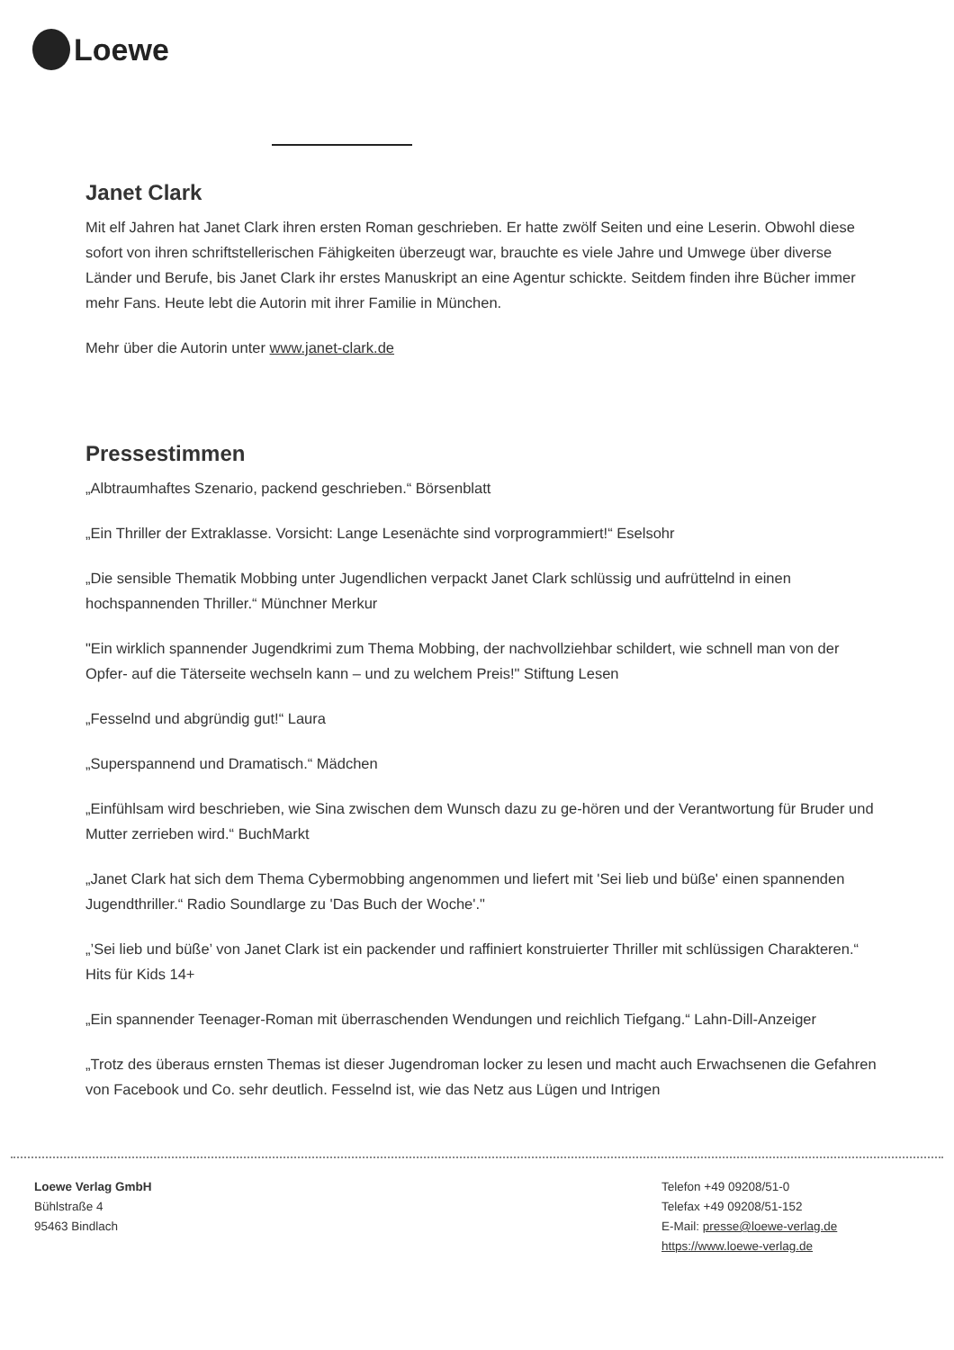Loewe
Janet Clark
Mit elf Jahren hat Janet Clark ihren ersten Roman geschrieben. Er hatte zwölf Seiten und eine Leserin. Obwohl diese sofort von ihren schriftstellerischen Fähigkeiten überzeugt war, brauchte es viele Jahre und Umwege über diverse Länder und Berufe, bis Janet Clark ihr erstes Manuskript an eine Agentur schickte. Seitdem finden ihre Bücher immer mehr Fans. Heute lebt die Autorin mit ihrer Familie in München.
Mehr über die Autorin unter www.janet-clark.de
Pressestimmen
„Albtraumhaftes Szenario, packend geschrieben.“ Börsenblatt
„Ein Thriller der Extraklasse. Vorsicht: Lange Lesenächte sind vorprogrammiert!“ Eselsohr
„Die sensible Thematik Mobbing unter Jugendlichen verpackt Janet Clark schlüssig und aufrüttelnd in einen hochspannenden Thriller.“ Münchner Merkur
"Ein wirklich spannender Jugendkrimi zum Thema Mobbing, der nachvollziehbar schildert, wie schnell man von der Opfer- auf die Täterseite wechseln kann – und zu welchem Preis!" Stiftung Lesen
„Fesselnd und abgründig gut!“ Laura
„Superspannend und Dramatisch.“ Mädchen
„Einfühlsam wird beschrieben, wie Sina zwischen dem Wunsch dazu zu ge-hören und der Verantwortung für Bruder und Mutter zerrieben wird.“ BuchMarkt
„Janet Clark hat sich dem Thema Cybermobbing angenommen und liefert mit 'Sei lieb und büße' einen spannenden Jugendthriller.“ Radio Soundlarge zu 'Das Buch der Woche'."
„’Sei lieb und büße’ von Janet Clark ist ein packender und raffiniert konstruierter Thriller mit schlüssigen Charakteren.“ Hits für Kids 14+
„Ein spannender Teenager-Roman mit überraschenden Wendungen und reichlich Tiefgang.“ Lahn-Dill-Anzeiger
„Trotz des überaus ernsten Themas ist dieser Jugendroman locker zu lesen und macht auch Erwachsenen die Gefahren von Facebook und Co. sehr deutlich. Fesselnd ist, wie das Netz aus Lügen und Intrigen
Loewe Verlag GmbH
Bühlstraße 4
95463 Bindlach
Telefon +49 09208/51-0
Telefax +49 09208/51-152
E-Mail: presse@loewe-verlag.de
https://www.loewe-verlag.de